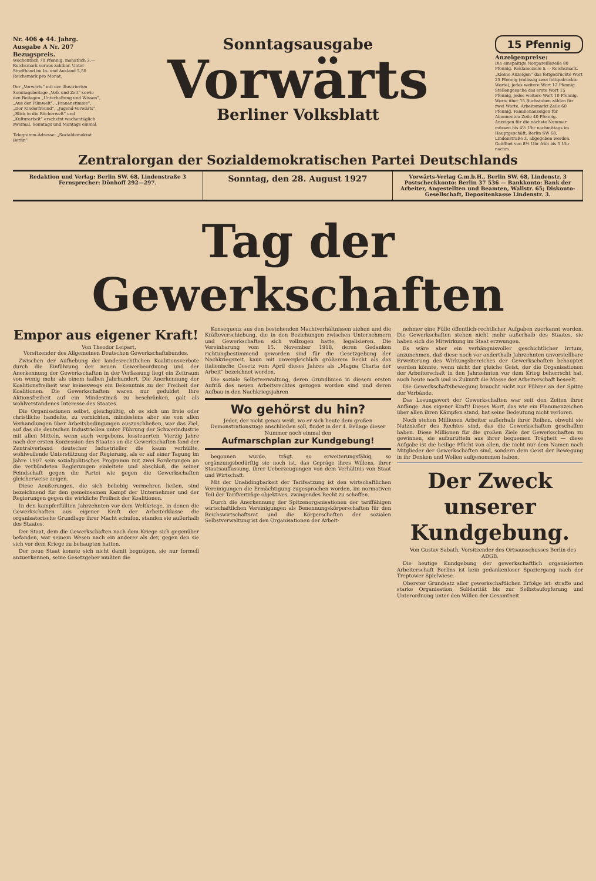Nr. 406 ◆ 44. Jahrg.
Ausgabe A Nr. 207
Bezugspreis.
Wöchentlich 70 Pfennig, monatlich 3.— Reichsmark voraus zahlbar. Unter Streifband im In- und Ausland 5,50 Reichsmark pro Monat.
Der „Vorwärts“ mit der illustrierten Sonntagsbeilage „Volk und Zeit“ sowie den Beilagen „Unterhaltung und Wissen“, „Aus der Filmwelt“, „Frauenstimme“, „Der Kinderfreund“, „Jugend-Vorwärts“, „Blick in die Bücherwelt“ und „Kulturarbeit“ erscheint wochentäglich zweimal, Sonntags und Montags einmal.
Telegramm-Adresse: „Sozialdemokrat Berlin“
Sonntagsausgabe
Vorwärts
Berliner Volksblatt
15 Pfennig
Anzeigenpreise:
Die einspaltige Nonpareillezeile 80 Pfennig. Reklamezeile 5.— Reichsmark. „Kleine Anzeigen“ das fettgedruckte Wort 25 Pfennig (zulässig zwei fettgedruckte Worte), jedes weitere Wort 12 Pfennig. Stellengesuche das erste Wort 15 Pfennig, jedes weitere Wort 10 Pfennig. Worte über 15 Buchstaben zählen für zwei Worte. Arbeitsmarkt Zeile 60 Pfennig. Familienanzeigen für Abonnenten Zeile 40 Pfennig.
Anzeigen für die nächste Nummer müssen bis 4½ Uhr nachmittags im Hauptgeschäft, Berlin SW 68, Lindenstraße 3, abgegeben werden. Geöffnet von 8½ Uhr früh bis 5 Uhr nachm.
Zentralorgan der Sozialdemokratischen Partei Deutschlands
Redaktion und Verlag: Berlin SW. 68, Lindenstraße 3
Fernsprecher: Dönhoff 292—297.
Sonntag, den 28. August 1927
Vorwärts-Verlag G.m.b.H., Berlin SW. 68, Lindenstr. 3
Postscheckkonto: Berlin 37 536 — Bankkonto: Bank der Arbeiter, Angestellten und Beamten, Wallstr. 65; Diskonto-Gesellschaft, Depositenkasse Lindenstr. 3.
Tag der Gewerkschaften
Empor aus eigener Kraft!
Von Theodor Leipart,
Vorsitzender des Allgemeinen Deutschen Gewerkschaftsbundes.
Zwischen der Aufhebung der landesrechtlichen Koalitionsverbote durch die Einführung der neuen Gewerbeordnung und der Anerkennung der Gewerkschaften in der Verfassung liegt ein Zeitraum von wenig mehr als einem halben Jahrhundert. Die Anerkennung der Koalitionsfreiheit war keineswegs ein Bekenntnis zu der Freiheit der Koalitionen. Die Gewerkschaften waren nur geduldet. Ihre Aktionsfreiheit auf ein Mindestmaß zu beschränken, galt als wohlverstandenes Interesse des Staates.
Die Organisationen selbst, gleichgültig, ob es sich um freie oder christliche handelte, zu vernichten, mindestens aber sie von allen Verhandlungen über Arbeitsbedingungen auszuschließen, war das Ziel, auf das die deutschen Industriellen unter Führung der Schwerindustrie mit allen Mitteln, wenn auch vergebens, lossteuerten. Vierzig Jahre nach der ersten Konzession des Staates an die Gewerkschaften fand der Zentralverband deutscher Industrieller die kaum verhüllte, wohlwollende Unterstützung der Regierung, als er auf einer Tagung im Jahre 1907 sein sozialpolitisches Programm mit zwei Forderungen an die verbündeten Regierungen einleitete und abschloß, die seiner Feindschaft gegen die Partei wie gegen die Gewerkschaften gleicherweise zeigen.
Diese Aeußerungen, die sich beliebig vermehren ließen, sind bezeichnend für den gemeinsamen Kampf der Unternehmer und der Regierungen gegen die wirkliche Freiheit der Koalitionen.
In den kampferfüllten Jahrzehnten vor dem Weltkriege, in denen die Gewerkschaften aus eigener Kraft der Arbeiterklasse die organisatorische Grundlage ihrer Macht schufen, standen sie außerhalb des Staates.
Der Staat, dem die Gewerkschaften nach dem Kriege sich gegenüber befanden, war seinem Wesen nach ein anderer als der, gegen den sie sich vor dem Kriege zu behaupten hatten.
Der neue Staat konnte sich nicht damit begnügen, sie nur formell anzuerkennen, seine Gesetzgeber mußten die
Konsequenz aus den bestehenden Machtverhältnissen ziehen und die Kräfteverschiebung, die in den Beziehungen zwischen Unternehmern und Gewerkschaften sich vollzogen hatte, legalisieren. Die Vereinbarung vom 15. November 1918, deren Gedanken richtungbestimmend geworden sind für die Gesetzgebung der Nachkriegszeit, kann mit unvergleichlich größerem Recht als das italienische Gesetz vom April dieses Jahres als „Magna Charta der Arbeit“ bezeichnet werden.
Die soziale Selbstverwaltung, deren Grundlinien in diesem ersten Aufriß des neuen Arbeitsrechtes gezogen worden sind und deren Aufbau in den Nachkriegsjahren
Wo gehörst du hin?
Jeder, der nicht genau weiß, wo er sich heute dem großen Demonstrationszuge anschließen soll, findet in der 4. Beilage dieser Nummer noch einmal den
Aufmarschplan zur Kundgebung!
begonnen wurde, trägt, so erweiterungsfähig, so ergänzungsbedürftig sie noch ist, das Gepräge ihres Willens, ihrer Staatsauffassung, ihrer Ueberzeugungen von dem Verhältnis von Staat und Wirtschaft.
Mit der Unabdingbarkeit der Tarifsatzung ist den wirtschaftlichen Vereinigungen die Ermächtigung zugesprochen worden, im normativen Teil der Tarifverträge objektives, zwingendes Recht zu schaffen.
Durch die Anerkennung der Spitzenorganisationen der tariffähigen wirtschaftlichen Vereinigungen als Benennungskörperschaften für den Reichswirtschaftsrat und die Körperschaften der sozialen Selbstverwaltung ist den Organisationen der Arbeit-
nehmer eine Fülle öffentlich-rechtlicher Aufgaben zuerkannt worden. Die Gewerkschaften stehen nicht mehr außerhalb des Staates, sie haben sich die Mitwirkung im Staat erzwungen.
Es wäre aber ein verhängnisvoller geschichtlicher Irrtum, anzunehmen, daß diese noch vor anderthalb Jahrzehnten unvorstellbare Erweiterung des Wirkungsbereiches der Gewerkschaften behauptet werden könnte, wenn nicht der gleiche Geist, der die Organisationen der Arbeiterschaft in den Jahrzehnten vor dem Krieg beherrscht hat, auch heute noch und in Zukunft die Masse der Arbeiterschaft beseelt.
Die Gewerkschaftsbewegung braucht nicht nur Führer an der Spitze der Verbände.
Das Losungswort der Gewerkschaften war seit den Zeiten ihrer Anfänge: Aus eigener Kraft! Dieses Wort, das wie ein Flammenzeichen über allen ihren Kämpfen stand, hat seine Bedeutung nicht verloren.
Noch stehen Millionen Arbeiter außerhalb ihrer Reihen, obwohl sie Nutznießer des Rechtes sind, das die Gewerkschaften geschaffen haben. Diese Millionen für die großen Ziele der Gewerkschaften zu gewinnen, sie aufzurütteln aus ihrer bequemen Trägheit — diese Aufgabe ist die heilige Pflicht von allen, die nicht nur dem Namen nach Mitglieder der Gewerkschaften sind, sondern dem Geist der Bewegung in ihr Denken und Wollen aufgenommen haben.
Der Zweck unserer Kundgebung.
Von Gustav Sabath, Vorsitzender des Ortsausschusses Berlin des ADGB.
Die heutige Kundgebung der gewerkschaftlich organisierten Arbeiterschaft Berlins ist kein gedankenloser Spaziergang nach der Treptower Spielwiese.
Oberster Grundsatz aller gewerkschaftlichen Erfolge ist: straffe und starke Organisation, Solidarität bis zur Selbstaufopferung und Unterordnung unter den Willen der Gesamtheit.